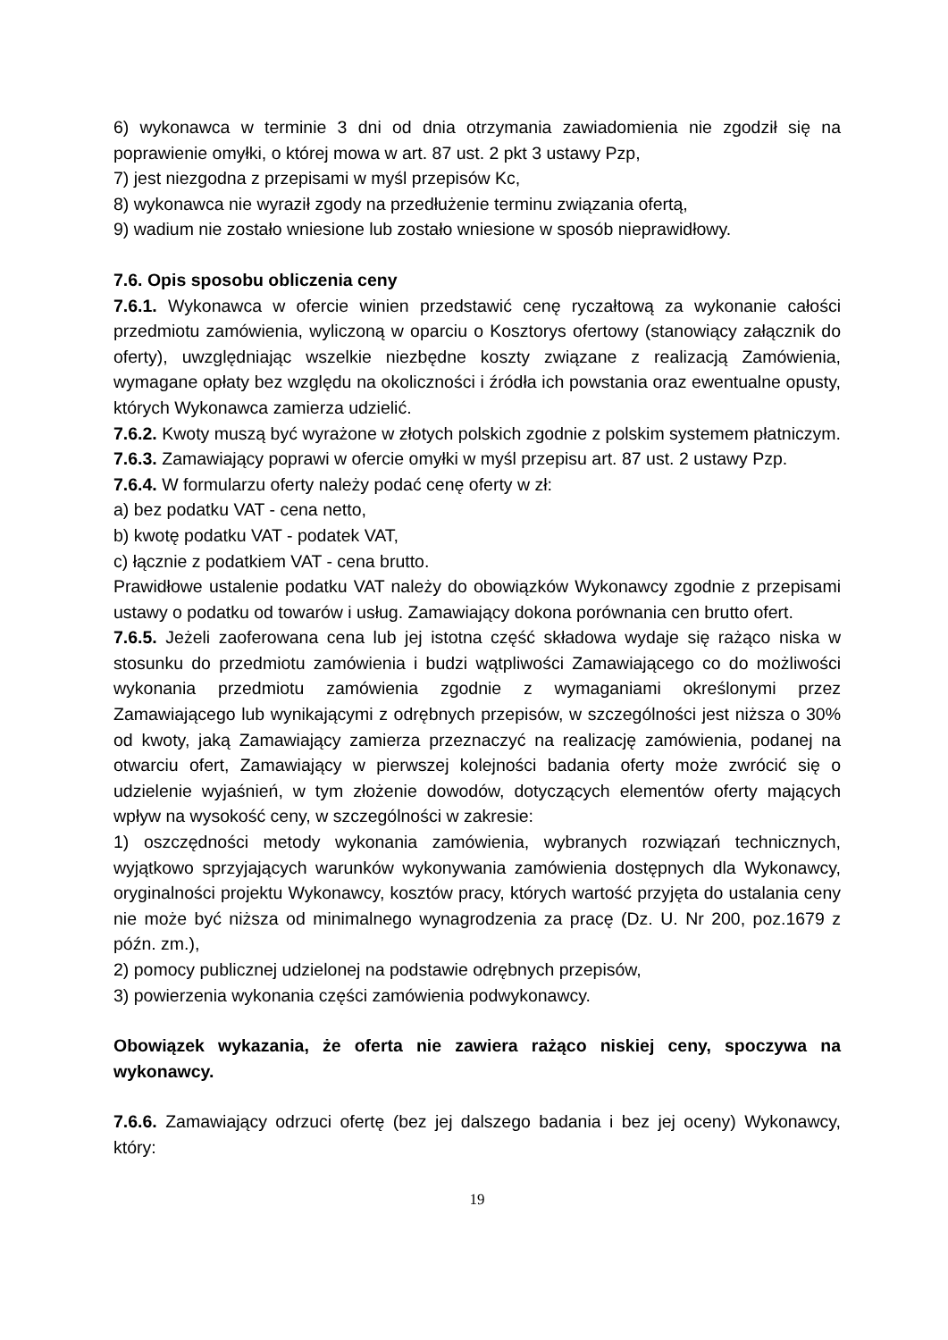6) wykonawca w terminie 3 dni od dnia otrzymania zawiadomienia nie zgodził się na poprawienie omyłki, o której mowa w art. 87 ust. 2 pkt 3 ustawy Pzp,
7) jest niezgodna z przepisami w myśl przepisów Kc,
8) wykonawca nie wyraził zgody na przedłużenie terminu związania ofertą,
9) wadium nie zostało wniesione lub zostało wniesione w sposób nieprawidłowy.
7.6. Opis sposobu obliczenia ceny
7.6.1. Wykonawca w ofercie winien przedstawić cenę ryczałtową za wykonanie całości przedmiotu zamówienia, wyliczoną w oparciu o Kosztorys ofertowy (stanowiący załącznik do oferty), uwzględniając wszelkie niezbędne koszty związane z realizacją Zamówienia, wymagane opłaty bez względu na okoliczności i źródła ich powstania oraz ewentualne opusty, których Wykonawca zamierza udzielić.
7.6.2. Kwoty muszą być wyrażone w złotych polskich zgodnie z polskim systemem płatniczym.
7.6.3. Zamawiający poprawi w ofercie omyłki w myśl przepisu art. 87 ust. 2 ustawy Pzp.
7.6.4. W formularzu oferty należy podać cenę oferty w zł:
a) bez podatku VAT - cena netto,
b) kwotę podatku VAT - podatek VAT,
c) łącznie z podatkiem VAT - cena brutto.
Prawidłowe ustalenie podatku VAT należy do obowiązków Wykonawcy zgodnie z przepisami ustawy o podatku od towarów i usług. Zamawiający dokona porównania cen brutto ofert.
7.6.5. Jeżeli zaoferowana cena lub jej istotna część składowa wydaje się rażąco niska w stosunku do przedmiotu zamówienia i budzi wątpliwości Zamawiającego co do możliwości wykonania przedmiotu zamówienia zgodnie z wymaganiami określonymi przez Zamawiającego lub wynikającymi z odrębnych przepisów, w szczególności jest niższa o 30% od kwoty, jaką Zamawiający zamierza przeznaczyć na realizację zamówienia, podanej na otwarciu ofert, Zamawiający w pierwszej kolejności badania oferty może zwrócić się o udzielenie wyjaśnień, w tym złożenie dowodów, dotyczących elementów oferty mających wpływ na wysokość ceny, w szczególności w zakresie:
1) oszczędności metody wykonania zamówienia, wybranych rozwiązań technicznych, wyjątkowo sprzyjających warunków wykonywania zamówienia dostępnych dla Wykonawcy, oryginalności projektu Wykonawcy, kosztów pracy, których wartość przyjęta do ustalania ceny nie może być niższa od minimalnego wynagrodzenia za pracę (Dz. U. Nr 200, poz.1679 z późn. zm.),
2) pomocy publicznej udzielonej na podstawie odrębnych przepisów,
3) powierzenia wykonania części zamówienia podwykonawcy.
Obowiązek wykazania, że oferta nie zawiera rażąco niskiej ceny, spoczywa na wykonawcy.
7.6.6. Zamawiający odrzuci ofertę (bez jej dalszego badania i bez jej oceny) Wykonawcy, który:
19